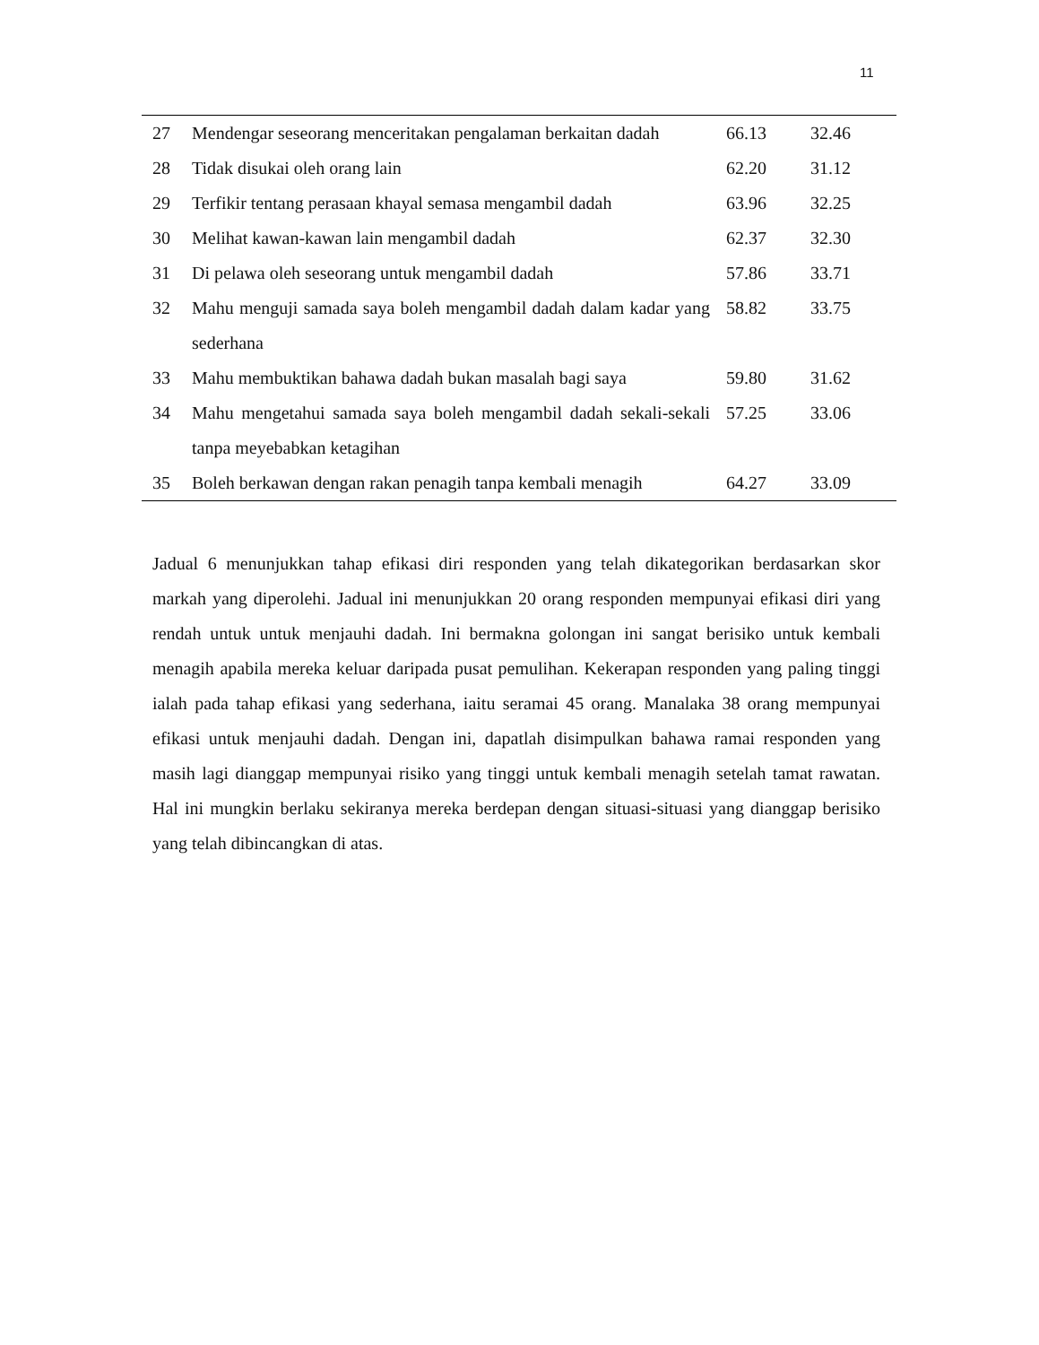11
| 27 | Mendengar seseorang menceritakan pengalaman berkaitan dadah | 66.13 | 32.46 |
| 28 | Tidak disukai oleh orang lain | 62.20 | 31.12 |
| 29 | Terfikir tentang perasaan khayal semasa mengambil dadah | 63.96 | 32.25 |
| 30 | Melihat kawan-kawan lain mengambil dadah | 62.37 | 32.30 |
| 31 | Di pelawa oleh seseorang untuk mengambil dadah | 57.86 | 33.71 |
| 32 | Mahu menguji samada saya boleh mengambil dadah dalam kadar yang sederhana | 58.82 | 33.75 |
| 33 | Mahu membuktikan bahawa dadah bukan masalah bagi saya | 59.80 | 31.62 |
| 34 | Mahu mengetahui samada saya boleh mengambil dadah sekali-sekali tanpa meyebabkan ketagihan | 57.25 | 33.06 |
| 35 | Boleh berkawan dengan rakan penagih tanpa kembali menagih | 64.27 | 33.09 |
Jadual 6 menunjukkan tahap efikasi diri responden yang telah dikategorikan berdasarkan skor markah yang diperolehi. Jadual ini menunjukkan 20 orang responden mempunyai efikasi diri yang rendah untuk untuk menjauhi dadah. Ini bermakna golongan ini sangat berisiko untuk kembali menagih apabila mereka keluar daripada pusat pemulihan. Kekerapan responden yang paling tinggi ialah pada tahap efikasi yang sederhana, iaitu seramai 45 orang. Manalaka 38 orang mempunyai efikasi untuk menjauhi dadah. Dengan ini, dapatlah disimpulkan bahawa ramai responden yang masih lagi dianggap mempunyai risiko yang tinggi untuk kembali menagih setelah tamat rawatan. Hal ini mungkin berlaku sekiranya mereka berdepan dengan situasi-situasi yang dianggap berisiko yang telah dibincangkan di atas.